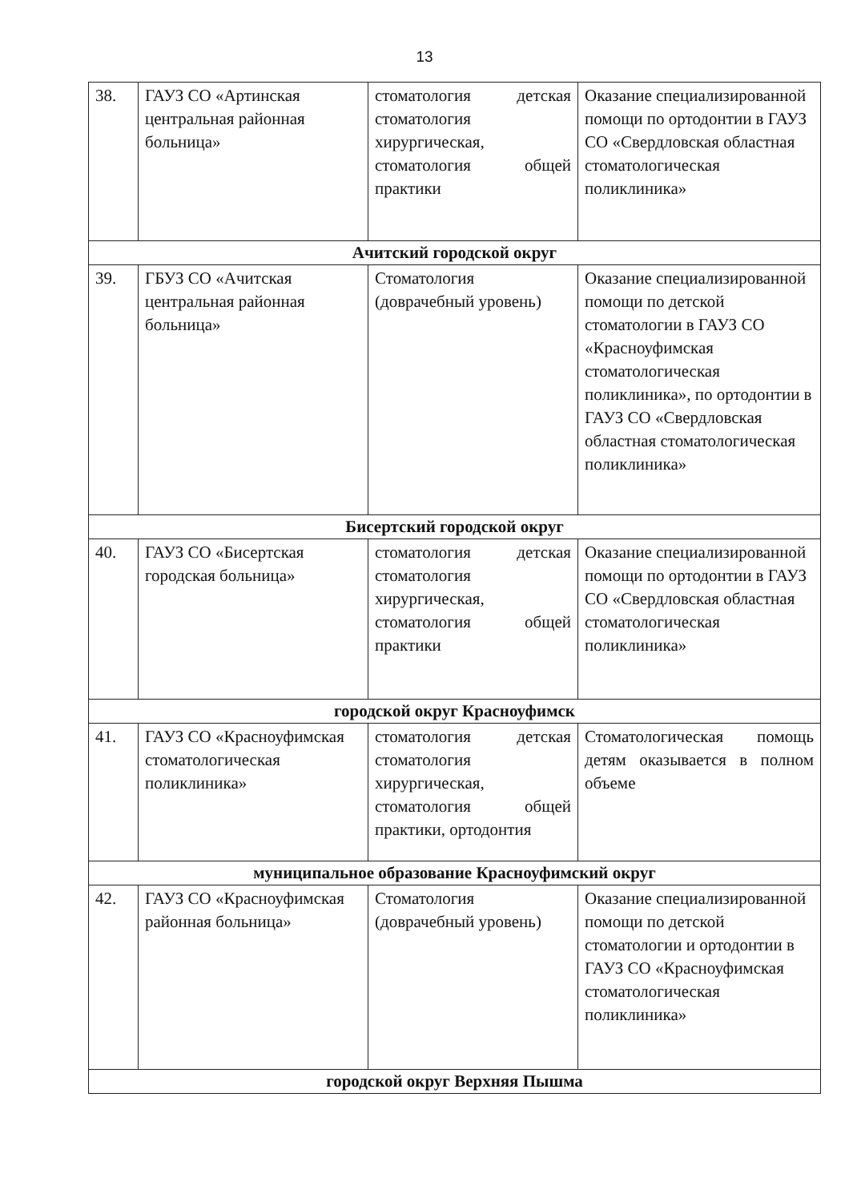13
| 38. | ГАУЗ СО «Артинская центральная районная больница» | стоматология детская стоматология хирургическая, стоматология общей практики | Оказание специализированной помощи по ортодонтии в ГАУЗ СО «Свердловская областная стоматологическая поликлиника» |
| Ачитский городской округ | | | |
| 39. | ГБУЗ СО «Ачитская центральная районная больница» | Стоматология (доврачебный уровень) | Оказание специализированной помощи по детской стоматологии в ГАУЗ СО «Красноуфимская стоматологическая поликлиника», по ортодонтии в ГАУЗ СО «Свердловская областная стоматологическая поликлиника» |
| Бисертский городской округ | | | |
| 40. | ГАУЗ СО «Бисертская городская больница» | стоматология детская стоматология хирургическая, стоматология общей практики | Оказание специализированной помощи по ортодонтии в ГАУЗ СО «Свердловская областная стоматологическая поликлиника» |
| городской округ Красноуфимск | | | |
| 41. | ГАУЗ СО «Красноуфимская стоматологическая поликлиника» | стоматология детская стоматология хирургическая, стоматология общей практики, ортодонтия | Стоматологическая помощь детям оказывается в полном объеме |
| муниципальное образование Красноуфимский округ | | | |
| 42. | ГАУЗ СО «Красноуфимская районная больница» | Стоматология (доврачебный уровень) | Оказание специализированной помощи по детской стоматологии и ортодонтии в ГАУЗ СО «Красноуфимская стоматологическая поликлиника» |
| городской округ Верхняя Пышма | | | |